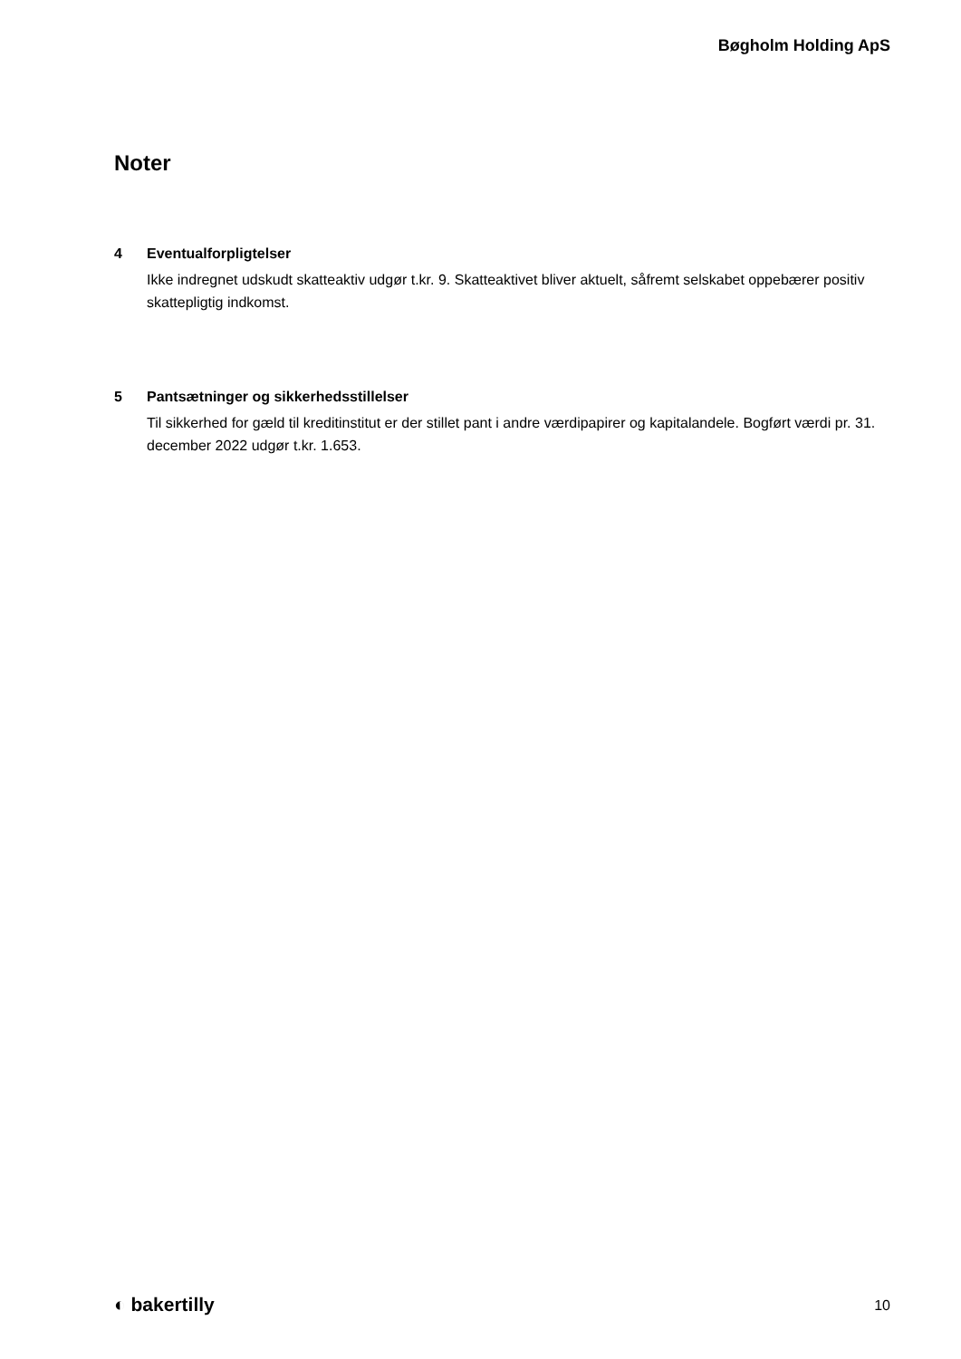Bøgholm Holding ApS
Noter
4 Eventualforpligtelser
Ikke indregnet udskudt skatteaktiv udgør t.kr. 9. Skatteaktivet bliver aktuelt, såfremt selskabet oppebærer positiv skattepligtig indkomst.
5 Pantsætninger og sikkerhedsstillelser
Til sikkerhed for gæld til kreditinstitut er der stillet pant i andre værdipapirer og kapitalandele. Bogført værdi pr. 31. december 2022 udgør t.kr. 1.653.
◐ bakertilly 10